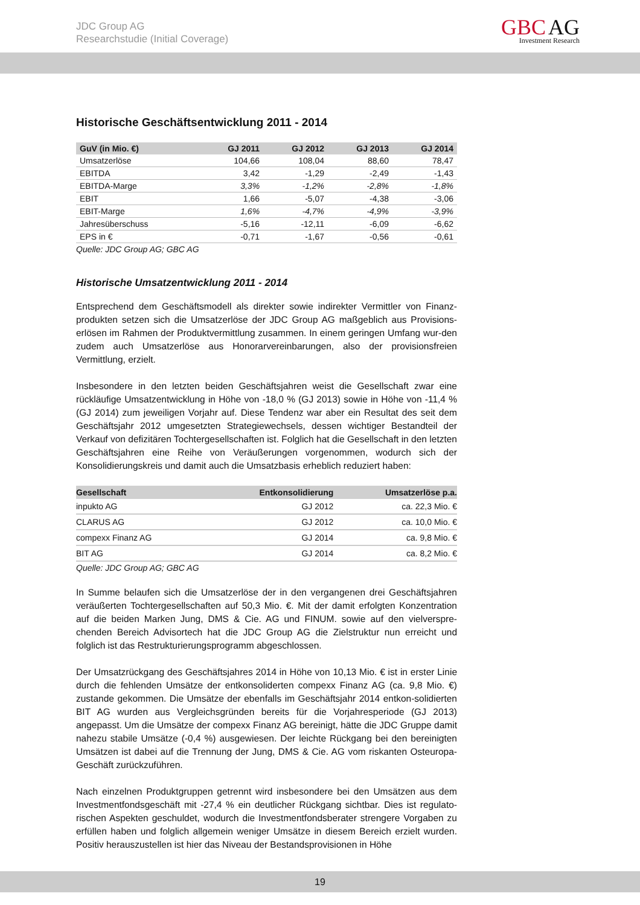JDC Group AG
Researchstudie (Initial Coverage)
GBC AG
Investment Research
Historische Geschäftsentwicklung 2011 - 2014
| GuV (in Mio. €) | GJ 2011 | GJ 2012 | GJ 2013 | GJ 2014 |
| --- | --- | --- | --- | --- |
| Umsatzerlöse | 104,66 | 108,04 | 88,60 | 78,47 |
| EBITDA | 3,42 | -1,29 | -2,49 | -1,43 |
| EBITDA-Marge | 3,3% | -1,2% | -2,8% | -1,8% |
| EBIT | 1,66 | -5,07 | -4,38 | -3,06 |
| EBIT-Marge | 1,6% | -4,7% | -4,9% | -3,9% |
| Jahresüberschuss | -5,16 | -12,11 | -6,09 | -6,62 |
| EPS in € | -0,71 | -1,67 | -0,56 | -0,61 |
Quelle: JDC Group AG; GBC AG
Historische Umsatzentwicklung 2011 - 2014
Entsprechend dem Geschäftsmodell als direkter sowie indirekter Vermittler von Finanz-produkten setzen sich die Umsatzerlöse der JDC Group AG maßgeblich aus Provisions-erlösen im Rahmen der Produktvermittlung zusammen. In einem geringen Umfang wur-den zudem auch Umsatzerlöse aus Honorarvereinbarungen, also der provisionsfreien Vermittlung, erzielt.
Insbesondere in den letzten beiden Geschäftsjahren weist die Gesellschaft zwar eine rückläufige Umsatzentwicklung in Höhe von -18,0 % (GJ 2013) sowie in Höhe von -11,4 % (GJ 2014) zum jeweiligen Vorjahr auf. Diese Tendenz war aber ein Resultat des seit dem Geschäftsjahr 2012 umgesetzten Strategiewechsels, dessen wichtiger Bestandteil der Verkauf von defizitären Tochtergesellschaften ist. Folglich hat die Gesellschaft in den letzten Geschäftsjahren eine Reihe von Veräußerungen vorgenommen, wodurch sich der Konsolidierungskreis und damit auch die Umsatzbasis erheblich reduziert haben:
| Gesellschaft | Entkonsolidierung | Umsatzerlöse p.a. |
| --- | --- | --- |
| inpukto AG | GJ 2012 | ca. 22,3 Mio. € |
| CLARUS AG | GJ 2012 | ca. 10,0 Mio. € |
| compexx Finanz AG | GJ 2014 | ca. 9,8 Mio. € |
| BIT AG | GJ 2014 | ca. 8,2 Mio. € |
Quelle: JDC Group AG; GBC AG
In Summe belaufen sich die Umsatzerlöse der in den vergangenen drei Geschäftsjahren veräußerten Tochtergesellschaften auf 50,3 Mio. €. Mit der damit erfolgten Konzentration auf die beiden Marken Jung, DMS & Cie. AG und FINUM. sowie auf den vielverspre-chenden Bereich Advisortech hat die JDC Group AG die Zielstruktur nun erreicht und folglich ist das Restrukturierungsprogramm abgeschlossen.
Der Umsatzrückgang des Geschäftsjahres 2014 in Höhe von 10,13 Mio. € ist in erster Linie durch die fehlenden Umsätze der entkonsoliderten compexx Finanz AG (ca. 9,8 Mio. €) zustande gekommen. Die Umsätze der ebenfalls im Geschäftsjahr 2014 entkon-solidierten BIT AG wurden aus Vergleichsgründen bereits für die Vorjahresperiode (GJ 2013) angepasst. Um die Umsätze der compexx Finanz AG bereinigt, hätte die JDC Gruppe damit nahezu stabile Umsätze (-0,4 %) ausgewiesen. Der leichte Rückgang bei den bereinigten Umsätzen ist dabei auf die Trennung der Jung, DMS & Cie. AG vom riskanten Osteuropa-Geschäft zurückzuführen.
Nach einzelnen Produktgruppen getrennt wird insbesondere bei den Umsätzen aus dem Investmentfondsgeschäft mit -27,4 % ein deutlicher Rückgang sichtbar. Dies ist regulato-rischen Aspekten geschuldet, wodurch die Investmentfondsberater strengere Vorgaben zu erfüllen haben und folglich allgemein weniger Umsätze in diesem Bereich erzielt wurden. Positiv herauszustellen ist hier das Niveau der Bestandsprovisionen in Höhe
19